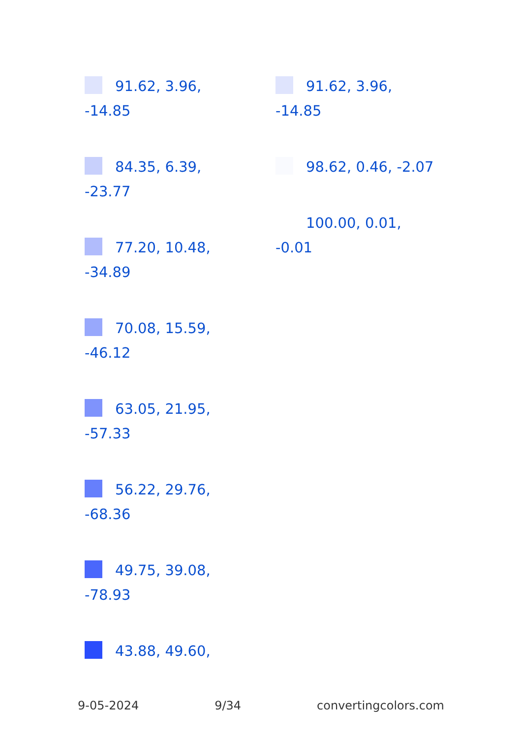91.62, 3.96, -14.85
84.35, 6.39, -23.77
77.20, 10.48, -34.89
70.08, 15.59, -46.12
63.05, 21.95, -57.33
56.22, 29.76, -68.36
49.75, 39.08, -78.93
43.88, 49.60,
91.62, 3.96, -14.85
98.62, 0.46, -2.07
100.00, 0.01, -0.01
9-05-2024 9/34 convertingcolors.com